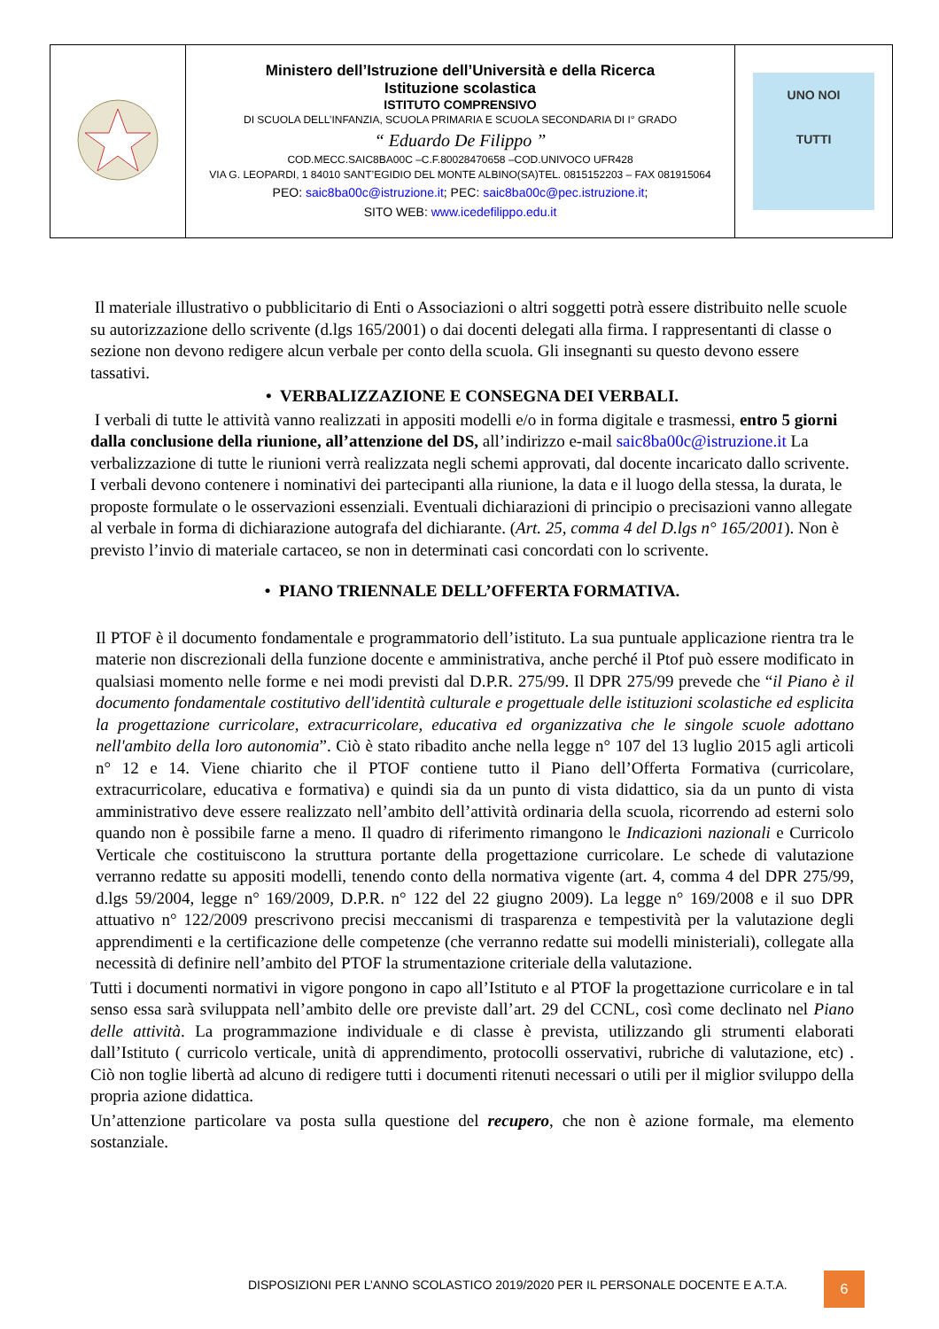| | Ministero dell’Istruzione dell’Università e della Ricerca Istituzione scolastica ISTITUTO COMPRENSIVO DI SCUOLA DELL’INFANZIA, SCUOLA PRIMARIA E SCUOLA SECONDARIA DI I° GRADO “ Eduardo De Filippo ” COD.MECC.SAIC8BA00C –C.F.80028470658 –COD.UNIVOCO UFR428 VIA G. LEOPARDI, 1 84010 SANT’EGIDIO DEL MONTE ALBINO(SA)TEL. 0815152203 – FAX 081915064 PEO: saic8ba00c@istruzione.it ; PEC: saic8ba00c@pec.istruzione.it ; SITO WEB: www.icedefilippo.edu.it | UNO NOI TUTTI |
Il materiale illustrativo o pubblicitario di Enti o Associazioni o altri soggetti potrà essere distribuito nelle scuole su autorizzazione dello scrivente (d.lgs 165/2001) o dai docenti delegati alla firma. I rappresentanti di classe o sezione non devono redigere alcun verbale per conto della scuola. Gli insegnanti su questo devono essere tassativi.
• VERBALIZZAZIONE E CONSEGNA DEI VERBALI.
I verbali di tutte le attività vanno realizzati in appositi modelli e/o in forma digitale e trasmessi, entro 5 giorni dalla conclusione della riunione, all’attenzione del DS, all’indirizzo e-mail saic8ba00c@istruzione.it La verbalizzazione di tutte le riunioni verrà realizzata negli schemi approvati, dal docente incaricato dallo scrivente. I verbali devono contenere i nominativi dei partecipanti alla riunione, la data e il luogo della stessa, la durata, le proposte formulate o le osservazioni essenziali. Eventuali dichiarazioni di principio o precisazioni vanno allegate al verbale in forma di dichiarazione autografa del dichiarante. (Art. 25, comma 4 del D.lgs n° 165/2001). Non è previsto l’invio di materiale cartaceo, se non in determinati casi concordati con lo scrivente.
• PIANO TRIENNALE DELL’OFFERTA FORMATIVA.
Il PTOF è il documento fondamentale e programmatorio dell’istituto. La sua puntuale applicazione rientra tra le materie non discrezionali della funzione docente e amministrativa, anche perché il Ptof può essere modificato in qualsiasi momento nelle forme e nei modi previsti dal D.P.R. 275/99. Il DPR 275/99 prevede che “il Piano è il documento fondamentale costitutivo dell'identità culturale e progettuale delle istituzioni scolastiche ed esplicita la progettazione curricolare, extracurricolare, educativa ed organizzativa che le singole scuole adottano nell'ambito della loro autonomia”. Ciò è stato ribadito anche nella legge n° 107 del 13 luglio 2015 agli articoli n° 12 e 14. Viene chiarito che il PTOF contiene tutto il Piano dell’Offerta Formativa (curricolare, extracurricolare, educativa e formativa) e quindi sia da un punto di vista didattico, sia da un punto di vista amministrativo deve essere realizzato nell’ambito dell’attività ordinaria della scuola, ricorrendo ad esterni solo quando non è possibile farne a meno. Il quadro di riferimento rimangono le Indicazioni nazionali e Curricolo Verticale che costituiscono la struttura portante della progettazione curricolare. Le schede di valutazione verranno redatte su appositi modelli, tenendo conto della normativa vigente (art. 4, comma 4 del DPR 275/99, d.lgs 59/2004, legge n° 169/2009, D.P.R. n° 122 del 22 giugno 2009). La legge n° 169/2008 e il suo DPR attuativo n° 122/2009 prescrivono precisi meccanismi di trasparenza e tempestività per la valutazione degli apprendimenti e la certificazione delle competenze (che verranno redatte sui modelli ministeriali), collegate alla necessità di definire nell’ambito del PTOF la strumentazione criteriale della valutazione.
Tutti i documenti normativi in vigore pongono in capo all’Istituto e al PTOF la progettazione curricolare e in tal senso essa sarà sviluppata nell’ambito delle ore previste dall’art. 29 del CCNL, così come declinato nel Piano delle attività. La programmazione individuale e di classe è prevista, utilizzando gli strumenti elaborati dall’Istituto ( curricolo verticale, unità di apprendimento, protocolli osservativi, rubriche di valutazione, etc) . Ciò non toglie libertà ad alcuno di redigere tutti i documenti ritenuti necessari o utili per il miglior sviluppo della propria azione didattica.
Un’attenzione particolare va posta sulla questione del recupero, che non è azione formale, ma elemento sostanziale.
DISPOSIZIONI PER L’ANNO SCOLASTICO 2019/2020 PER IL PERSONALE DOCENTE E A.T.A. 6